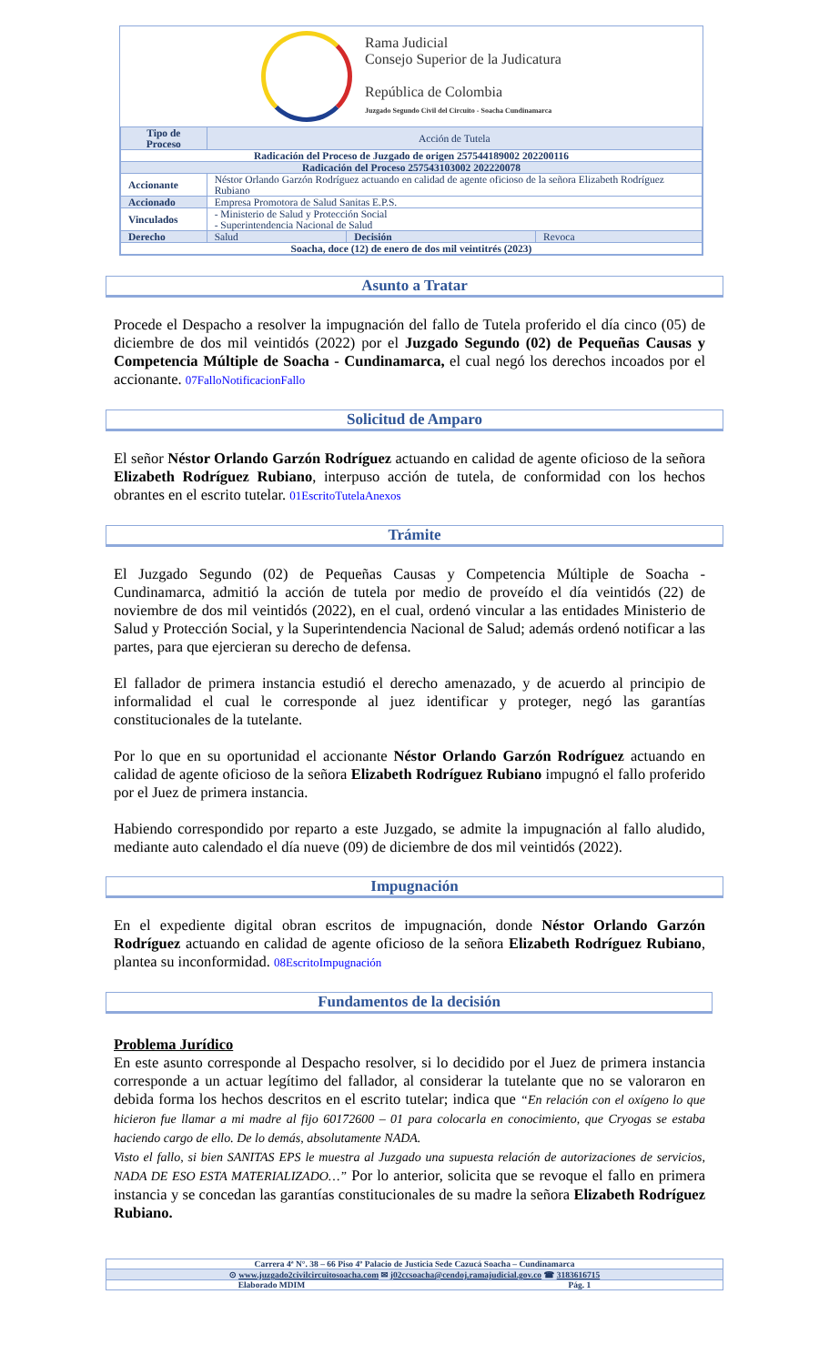Rama Judicial
Consejo Superior de la Judicatura
República de Colombia
Juzgado Segundo Civil del Circuito - Soacha Cundinamarca
| Tipo de Proceso | Acción de Tutela | | |
| Radicación del Proceso de Juzgado de origen 257544189002 202200116 | | | |
| Radicación del Proceso 257543103002 202220078 | | | |
| Accionante | Néstor Orlando Garzón Rodríguez actuando en calidad de agente oficioso de la señora Elizabeth Rodríguez Rubiano | | |
| Accionado | Empresa Promotora de Salud Sanitas E.P.S. | | |
| Vinculados | - Ministerio de Salud y Protección Social - Superintendencia Nacional de Salud | | |
| Derecho | Salud | Decisión | Revoca |
| Soacha, doce (12) de enero de dos mil veintitrés (2023) | | | |
Asunto a Tratar
Procede el Despacho a resolver la impugnación del fallo de Tutela proferido el día cinco (05) de diciembre de dos mil veintidós (2022) por el Juzgado Segundo (02) de Pequeñas Causas y Competencia Múltiple de Soacha - Cundinamarca, el cual negó los derechos incoados por el accionante. 07FalloNotificacionFallo
Solicitud de Amparo
El señor Néstor Orlando Garzón Rodríguez actuando en calidad de agente oficioso de la señora Elizabeth Rodríguez Rubiano, interpuso acción de tutela, de conformidad con los hechos obrantes en el escrito tutelar. 01EscritoTutelaAnexos
Trámite
El Juzgado Segundo (02) de Pequeñas Causas y Competencia Múltiple de Soacha - Cundinamarca, admitió la acción de tutela por medio de proveído el día veintidós (22) de noviembre de dos mil veintidós (2022), en el cual, ordenó vincular a las entidades Ministerio de Salud y Protección Social, y la Superintendencia Nacional de Salud; además ordenó notificar a las partes, para que ejercieran su derecho de defensa.
El fallador de primera instancia estudió el derecho amenazado, y de acuerdo al principio de informalidad el cual le corresponde al juez identificar y proteger, negó las garantías constitucionales de la tutelante.
Por lo que en su oportunidad el accionante Néstor Orlando Garzón Rodríguez actuando en calidad de agente oficioso de la señora Elizabeth Rodríguez Rubiano impugnó el fallo proferido por el Juez de primera instancia.
Habiendo correspondido por reparto a este Juzgado, se admite la impugnación al fallo aludido, mediante auto calendado el día nueve (09) de diciembre de dos mil veintidós (2022).
Impugnación
En el expediente digital obran escritos de impugnación, donde Néstor Orlando Garzón Rodríguez actuando en calidad de agente oficioso de la señora Elizabeth Rodríguez Rubiano, plantea su inconformidad. 08EscritoImpugnación
Fundamentos de la decisión
Problema Jurídico
En este asunto corresponde al Despacho resolver, si lo decidido por el Juez de primera instancia corresponde a un actuar legítimo del fallador, al considerar la tutelante que no se valoraron en debida forma los hechos descritos en el escrito tutelar; indica que “En relación con el oxígeno lo que hicieron fue llamar a mi madre al fijo 60172600 – 01 para colocarla en conocimiento, que Cryogas se estaba haciendo cargo de ello. De lo demás, absolutamente NADA.
Visto el fallo, si bien SANITAS EPS le muestra al Juzgado una supuesta relación de autorizaciones de servicios, NADA DE ESO ESTA MATERIALIZADO…” Por lo anterior, solicita que se revoque el fallo en primera instancia y se concedan las garantías constitucionales de su madre la señora Elizabeth Rodríguez Rubiano.
Carrera 4ª N°. 38 – 66 Piso 4º Palacio de Justicia Sede Cazucá Soacha – Cundinamarca
⊙ www.juzgado2civilcircuitosoacha.com ✉ j02ccsoacha@cendoj.ramajudicial.gov.co ☎ 3183616715
Elaborado MDIM Pág. 1